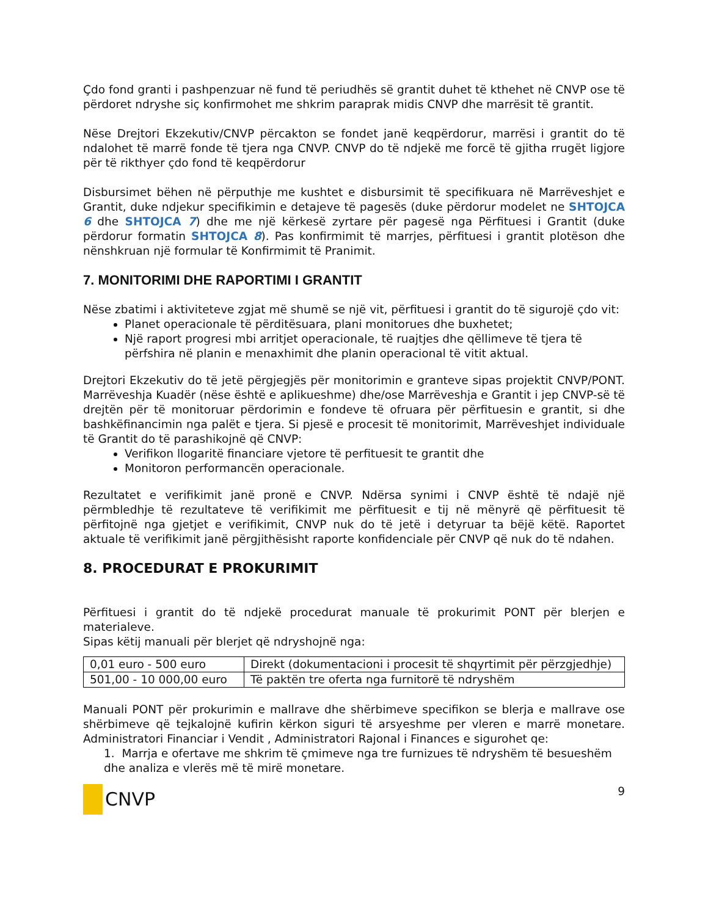Çdo fond granti i pashpenzuar në fund të periudhës së grantit duhet të kthehet në CNVP ose të përdoret ndryshe siç konfirmohet me shkrim paraprak midis CNVP dhe marrësit të grantit.
Nëse Drejtori Ekzekutiv/CNVP përcakton se fondet janë keqpërdorur, marrësi i grantit do të ndalohet të marrë fonde të tjera nga CNVP. CNVP do të ndjekë me forcë të gjitha rrugët ligjore për të rikthyer çdo fond të keqpërdorur
Disbursimet bëhen në përputhje me kushtet e disbursimit të specifikuara në Marrëveshjet e Grantit, duke ndjekur specifikimin e detajeve të pagesës (duke përdorur modelet ne SHTOJCA 6 dhe SHTOJCA 7) dhe me një kërkesë zyrtare për pagesë nga Përfituesi i Grantit (duke përdorur formatin SHTOJCA 8). Pas konfirmimit të marrjes, përfituesi i grantit plotëson dhe nënshkruan një formular të Konfirmimit të Pranimit.
7. MONITORIMI DHE RAPORTIMI I GRANTIT
Nëse zbatimi i aktiviteteve zgjat më shumë se një vit, përfituesi i grantit do të sigurojë çdo vit:
Planet operacionale të përditësuara, plani monitorues dhe buxhetet;
Një raport progresi mbi arritjet operacionale, të ruajtjes dhe qëllimeve të tjera të përfshira në planin e menaxhimit dhe planin operacional të vitit aktual.
Drejtori Ekzekutiv do të jetë përgjegjës për monitorimin e granteve sipas projektit CNVP/PONT. Marrëveshja Kuadër (nëse është e aplikueshme) dhe/ose Marrëveshja e Grantit i jep CNVP-së të drejtën për të monitoruar përdorimin e fondeve të ofruara për përfituesin e grantit, si dhe bashkëfinancimin nga palët e tjera. Si pjesë e procesit të monitorimit, Marrëveshjet individuale të Grantit do të parashikojnë që CNVP:
Verifikon llogaritë financiare vjetore të perfituesit te grantit dhe
Monitoron performancën operacionale.
Rezultatet e verifikimit janë pronë e CNVP. Ndërsa synimi i CNVP është të ndajë një përmbledhje të rezultateve të verifikimit me përfituesit e tij në mënyrë që përfituesit të përfitojnë nga gjetjet e verifikimit, CNVP nuk do të jetë i detyruar ta bëjë këtë. Raportet aktuale të verifikimit janë përgjithësisht raporte konfidenciale për CNVP që nuk do të ndahen.
8. PROCEDURAT E PROKURIMIT
Përfituesi i grantit do të ndjekë procedurat manuale të prokurimit PONT për blerjen e materialeve.
Sipas këtij manuali për blerjet që ndryshojnë nga:
| 0,01 euro - 500 euro | Direkt (dokumentacioni i procesit të shqyrtimit për përzgjedhje) |
| 501,00 - 10 000,00 euro | Të paktën tre oferta nga furnitorë të ndryshëm |
Manuali PONT për prokurimin e mallrave dhe shërbimeve specifikon se blerja e mallrave ose shërbimeve që tejkalojnë kufirin kërkon siguri të arsyeshme per vleren e marrë monetare. Administratori Financiar i Vendit , Administratori Rajonal i Finances e sigurohet qe:
1. Marrja e ofertave me shkrim të çmimeve nga tre furnizues të ndryshëm të besueshëm dhe analiza e vlerës më të mirë monetare.
CNVP
9